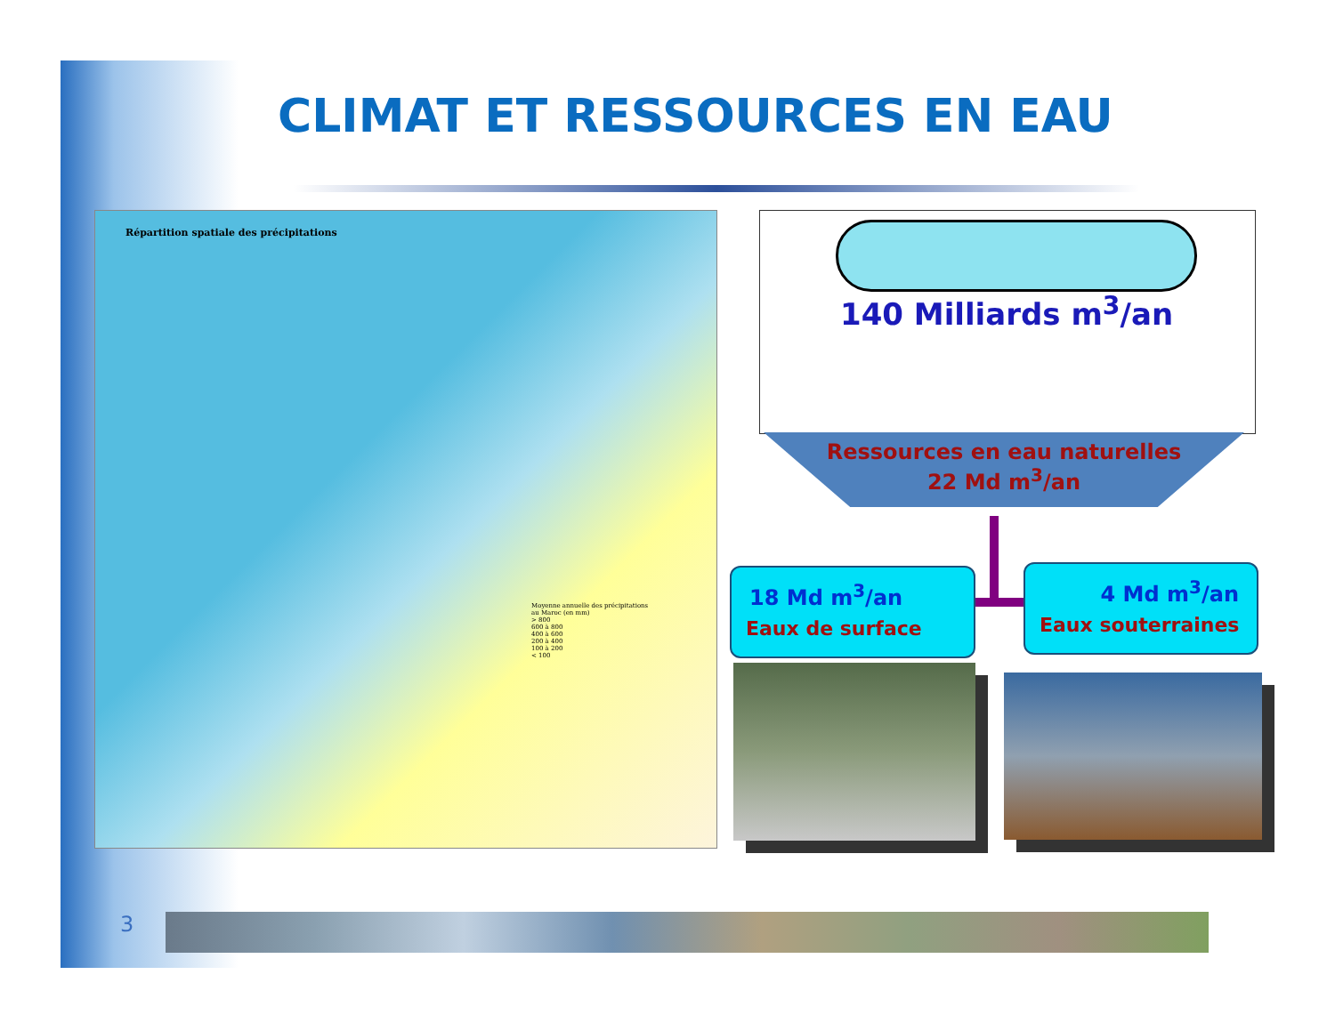CLIMAT ET RESSOURCES EN EAU
Répartition spatiale des précipitations
Moyenne annuelle des précipitations
au Maroc (en mm)
> 800
600 à 800
400 à 600
200 à 400
100 à 200
< 100
140 Milliards m<sup>3</sup>/an
Ressources en eau naturelles
22 Md m<sup>3</sup>/an
18 Md m<sup>3</sup>/an
Eaux de surface
4 Md m<sup>3</sup>/an
Eaux souterraines
3